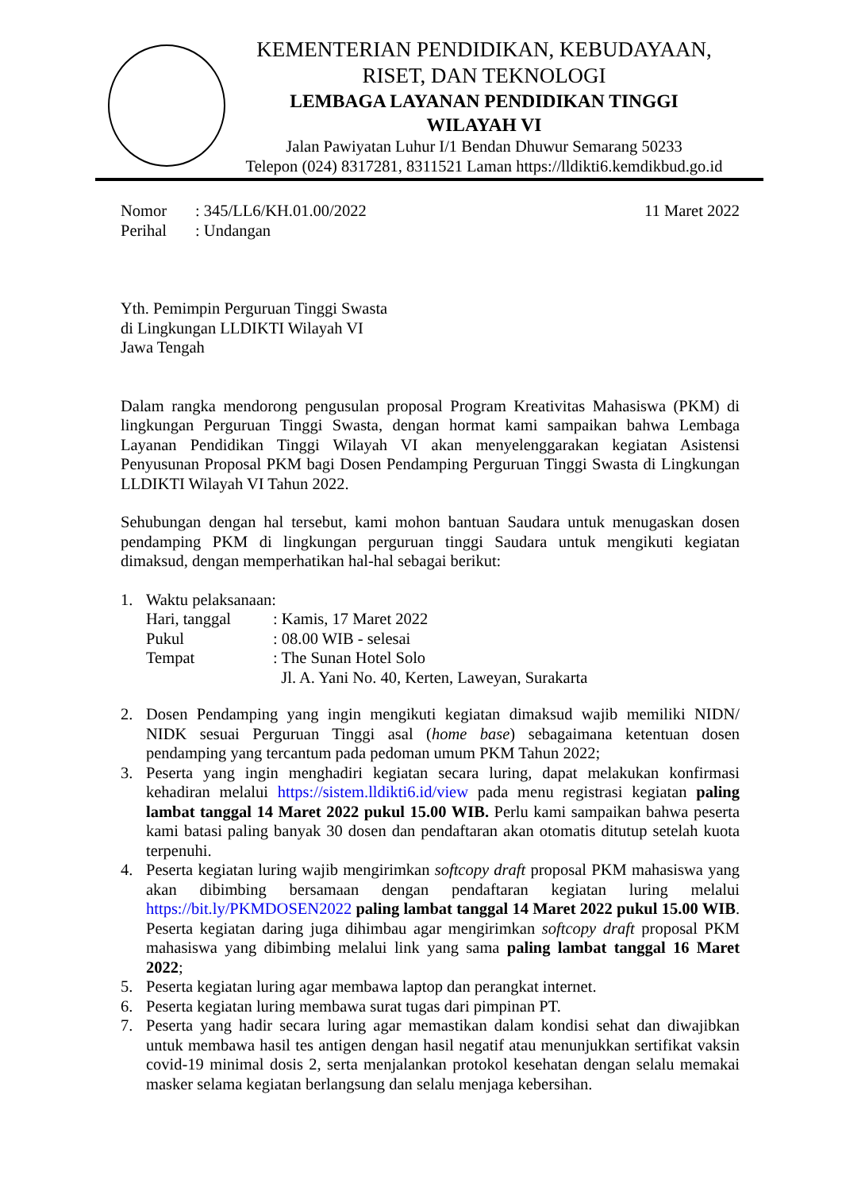KEMENTERIAN PENDIDIKAN, KEBUDAYAAN,
RISET, DAN TEKNOLOGI
LEMBAGA LAYANAN PENDIDIKAN TINGGI
WILAYAH VI
Jalan Pawiyatan Luhur I/1 Bendan Dhuwur Semarang 50233
Telepon (024) 8317281, 8311521 Laman https://lldikti6.kemdikbud.go.id
Nomor: 345/LL6/KH.01.00/2022 11 Maret 2022
Perihal: Undangan
Yth. Pemimpin Perguruan Tinggi Swasta
di Lingkungan LLDIKTI Wilayah VI
Jawa Tengah
Dalam rangka mendorong pengusulan proposal Program Kreativitas Mahasiswa (PKM) di lingkungan Perguruan Tinggi Swasta, dengan hormat kami sampaikan bahwa Lembaga Layanan Pendidikan Tinggi Wilayah VI akan menyelenggarakan kegiatan Asistensi Penyusunan Proposal PKM bagi Dosen Pendamping Perguruan Tinggi Swasta di Lingkungan LLDIKTI Wilayah VI Tahun 2022.
Sehubungan dengan hal tersebut, kami mohon bantuan Saudara untuk menugaskan dosen pendamping PKM di lingkungan perguruan tinggi Saudara untuk mengikuti kegiatan dimaksud, dengan memperhatikan hal-hal sebagai berikut:
1. Waktu pelaksanaan:
Hari, tanggal: Kamis, 17 Maret 2022
Pukul: 08.00 WIB - selesai
Tempat: The Sunan Hotel Solo
Jl. A. Yani No. 40, Kerten, Laweyan, Surakarta
2. Dosen Pendamping yang ingin mengikuti kegiatan dimaksud wajib memiliki NIDN/ NIDK sesuai Perguruan Tinggi asal (home base) sebagaimana ketentuan dosen pendamping yang tercantum pada pedoman umum PKM Tahun 2022;
3. Peserta yang ingin menghadiri kegiatan secara luring, dapat melakukan konfirmasi kehadiran melalui https://sistem.lldikti6.id/view pada menu registrasi kegiatan paling lambat tanggal 14 Maret 2022 pukul 15.00 WIB. Perlu kami sampaikan bahwa peserta kami batasi paling banyak 30 dosen dan pendaftaran akan otomatis ditutup setelah kuota terpenuhi.
4. Peserta kegiatan luring wajib mengirimkan softcopy draft proposal PKM mahasiswa yang akan dibimbing bersamaan dengan pendaftaran kegiatan luring melalui https://bit.ly/PKMDOSEN2022 paling lambat tanggal 14 Maret 2022 pukul 15.00 WIB. Peserta kegiatan daring juga dihimbau agar mengirimkan softcopy draft proposal PKM mahasiswa yang dibimbing melalui link yang sama paling lambat tanggal 16 Maret 2022;
5. Peserta kegiatan luring agar membawa laptop dan perangkat internet.
6. Peserta kegiatan luring membawa surat tugas dari pimpinan PT.
7. Peserta yang hadir secara luring agar memastikan dalam kondisi sehat dan diwajibkan untuk membawa hasil tes antigen dengan hasil negatif atau menunjukkan sertifikat vaksin covid-19 minimal dosis 2, serta menjalankan protokol kesehatan dengan selalu memakai masker selama kegiatan berlangsung dan selalu menjaga kebersihan.